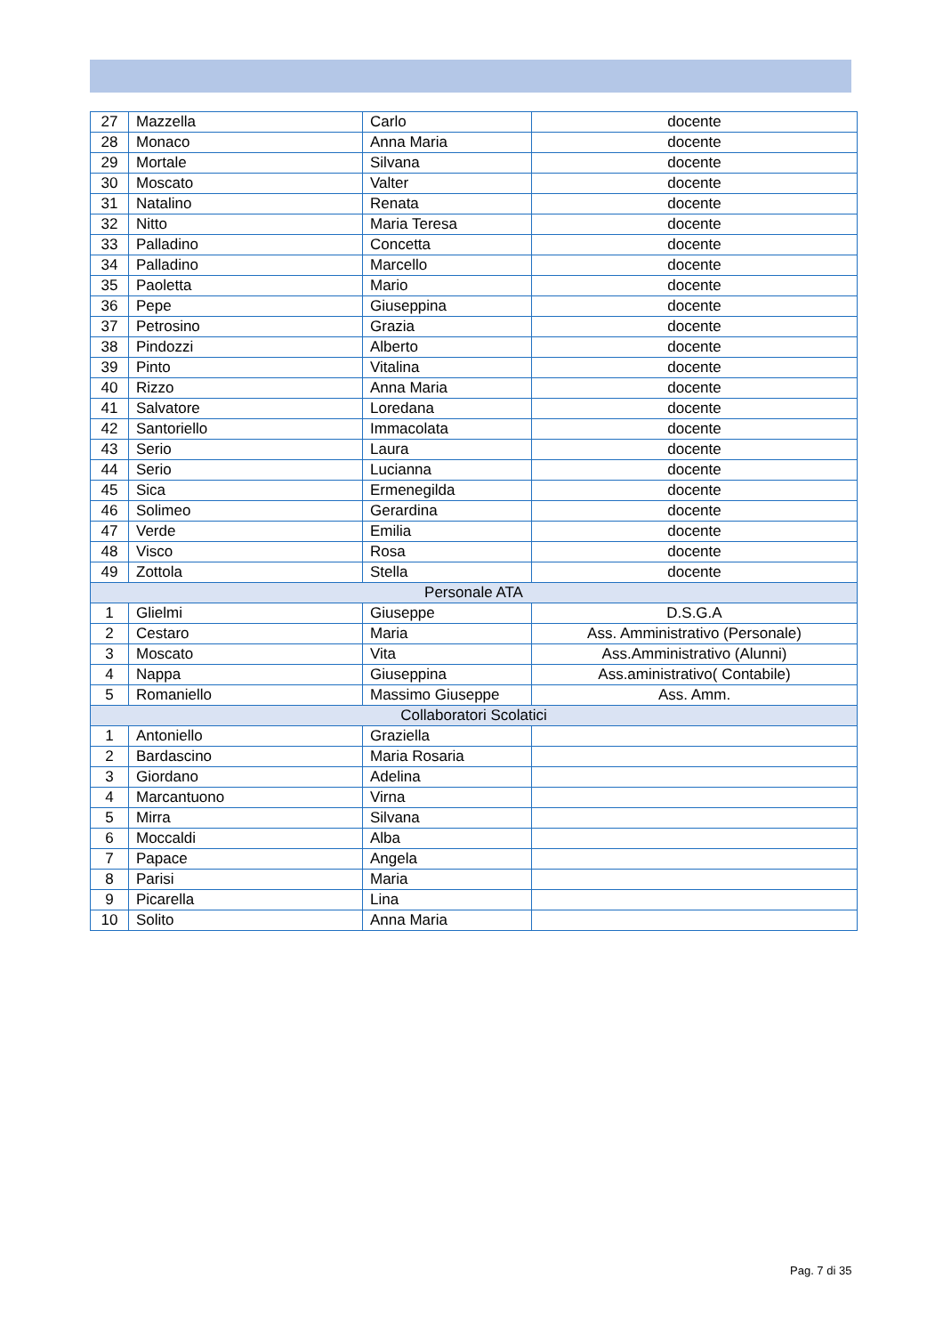| 27 | Mazzella | Carlo | docente |
| 28 | Monaco | Anna Maria | docente |
| 29 | Mortale | Silvana | docente |
| 30 | Moscato | Valter | docente |
| 31 | Natalino | Renata | docente |
| 32 | Nitto | Maria Teresa | docente |
| 33 | Palladino | Concetta | docente |
| 34 | Palladino | Marcello | docente |
| 35 | Paoletta | Mario | docente |
| 36 | Pepe | Giuseppina | docente |
| 37 | Petrosino | Grazia | docente |
| 38 | Pindozzi | Alberto | docente |
| 39 | Pinto | Vitalina | docente |
| 40 | Rizzo | Anna Maria | docente |
| 41 | Salvatore | Loredana | docente |
| 42 | Santoriello | Immacolata | docente |
| 43 | Serio | Laura | docente |
| 44 | Serio | Lucianna | docente |
| 45 | Sica | Ermenegilda | docente |
| 46 | Solimeo | Gerardina | docente |
| 47 | Verde | Emilia | docente |
| 48 | Visco | Rosa | docente |
| 49 | Zottola | Stella | docente |
| Personale ATA | | | |
| 1 | Glielmi | Giuseppe | D.S.G.A |
| 2 | Cestaro | Maria | Ass. Amministrativo (Personale) |
| 3 | Moscato | Vita | Ass.Amministrativo (Alunni) |
| 4 | Nappa | Giuseppina | Ass.aministrativo( Contabile) |
| 5 | Romaniello | Massimo Giuseppe | Ass. Amm. |
| Collaboratori Scolatici | | | |
| 1 | Antoniello | Graziella | |
| 2 | Bardascino | Maria Rosaria | |
| 3 | Giordano | Adelina | |
| 4 | Marcantuono | Virna | |
| 5 | Mirra | Silvana | |
| 6 | Moccaldi | Alba | |
| 7 | Papace | Angela | |
| 8 | Parisi | Maria | |
| 9 | Picarella | Lina | |
| 10 | Solito | Anna Maria | |
Pag. 7 di 35